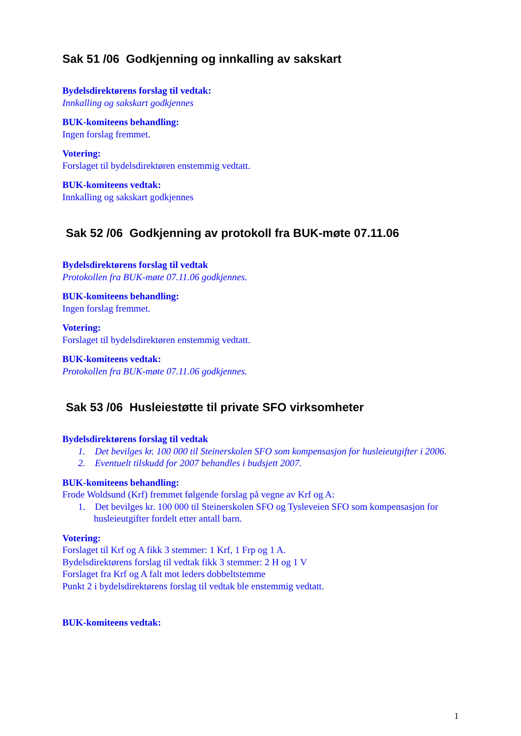Sak 51 /06 Godkjenning og innkalling av sakskart
Bydelsdirektørens forslag til vedtak:
Innkalling og sakskart godkjennes
BUK-komiteens behandling:
Ingen forslag fremmet.
Votering:
Forslaget til bydelsdirektøren enstemmig vedtatt.
BUK-komiteens vedtak:
Innkalling og sakskart godkjennes
Sak 52 /06 Godkjenning av protokoll fra BUK-møte 07.11.06
Bydelsdirektørens forslag til vedtak
Protokollen fra BUK-møte 07.11.06 godkjennes.
BUK-komiteens behandling:
Ingen forslag fremmet.
Votering:
Forslaget til bydelsdirektøren enstemmig vedtatt.
BUK-komiteens vedtak:
Protokollen fra BUK-møte 07.11.06 godkjennes.
Sak 53 /06 Husleiestøtte til private SFO virksomheter
Bydelsdirektørens forslag til vedtak
1. Det bevilges kr. 100 000 til Steinerskolen SFO som kompensasjon for husleieutgifter i 2006.
2. Eventuelt tilskudd for 2007 behandles i budsjett 2007.
BUK-komiteens behandling:
Frode Woldsund (Krf) fremmet følgende forslag på vegne av Krf og A:
1. Det bevilges kr. 100 000 til Steinerskolen SFO og Tysleveien SFO som kompensasjon for husleieutgifter fordelt etter antall barn.
Votering:
Forslaget til Krf og A fikk 3 stemmer: 1 Krf, 1 Frp og 1 A.
Bydelsdirektørens forslag til vedtak fikk 3 stemmer: 2 H og 1 V
Forslaget fra Krf og A falt mot leders dobbeltstemme
Punkt 2 i bydelsdirektørens forslag til vedtak ble enstemmig vedtatt.
BUK-komiteens vedtak:
1